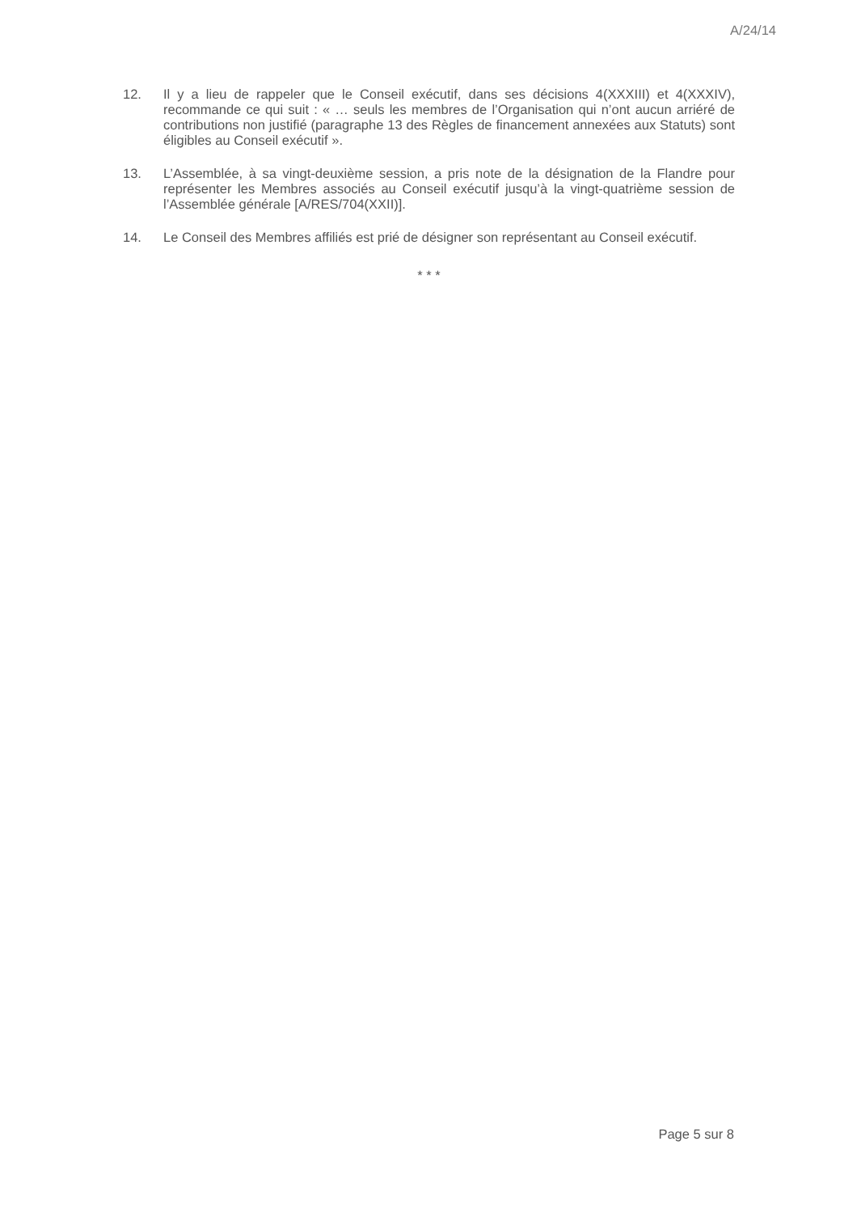A/24/14
12. Il y a lieu de rappeler que le Conseil exécutif, dans ses décisions 4(XXXIII) et 4(XXXIV), recommande ce qui suit : « … seuls les membres de l’Organisation qui n’ont aucun arriéré de contributions non justifié (paragraphe 13 des Règles de financement annexées aux Statuts) sont éligibles au Conseil exécutif ».
13. L’Assemblée, à sa vingt-deuxième session, a pris note de la désignation de la Flandre pour représenter les Membres associés au Conseil exécutif jusqu’à la vingt-quatrième session de l’Assemblée générale [A/RES/704(XXII)].
14. Le Conseil des Membres affiliés est prié de désigner son représentant au Conseil exécutif.
* * *
Page 5 sur 8